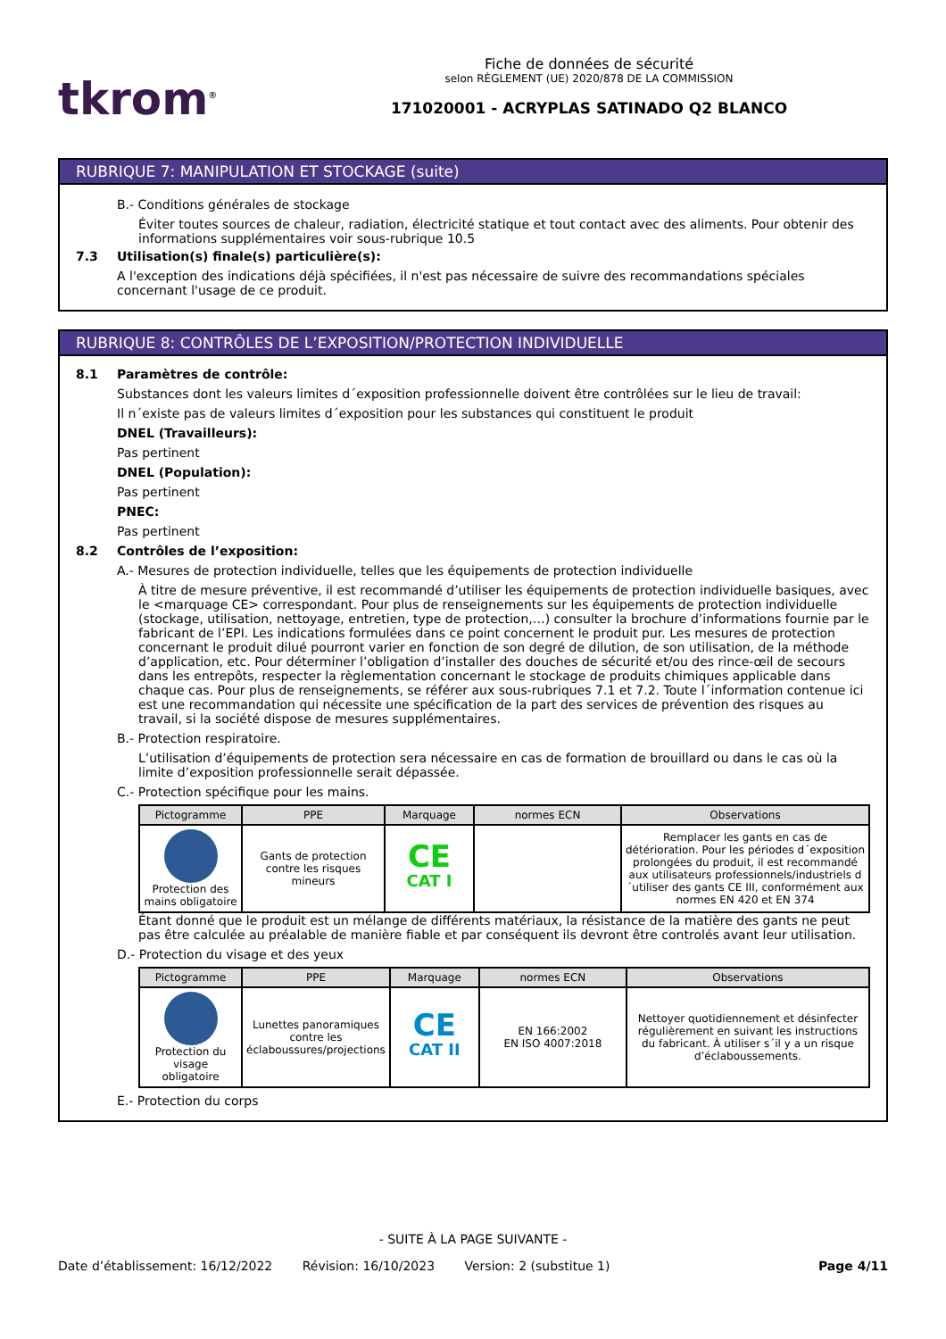tkrom<sup>®</sup>
Fiche de données de sécurité
selon RÈGLEMENT (UE) 2020/878 DE LA COMMISSION
171020001 - ACRYPLAS SATINADO Q2 BLANCO
RUBRIQUE 7: MANIPULATION ET STOCKAGE (suite)
B.- Conditions générales de stockage
Éviter toutes sources de chaleur, radiation, électricité statique et tout contact avec des aliments. Pour obtenir des informations supplémentaires voir sous-rubrique 10.5
7.3 Utilisation(s) finale(s) particulière(s):
A l'exception des indications déjà spécifiées, il n'est pas nécessaire de suivre des recommandations spéciales concernant l'usage de ce produit.
RUBRIQUE 8: CONTRÔLES DE L’EXPOSITION/PROTECTION INDIVIDUELLE
8.1 Paramètres de contrôle:
Substances dont les valeurs limites d´exposition professionnelle doivent être contrôlées sur le lieu de travail:
Il n´existe pas de valeurs limites d´exposition pour les substances qui constituent le produit
DNEL (Travailleurs):
Pas pertinent
DNEL (Population):
Pas pertinent
PNEC:
Pas pertinent
8.2 Contrôles de l’exposition:
A.- Mesures de protection individuelle, telles que les équipements de protection individuelle
À titre de mesure préventive, il est recommandé d’utiliser les équipements de protection individuelle basiques, avec le <marquage CE> correspondant. Pour plus de renseignements sur les équipements de protection individuelle (stockage, utilisation, nettoyage, entretien, type de protection,…) consulter la brochure d’informations fournie par le fabricant de l’EPI. Les indications formulées dans ce point concernent le produit pur. Les mesures de protection concernant le produit dilué pourront varier en fonction de son degré de dilution, de son utilisation, de la méthode d’application, etc. Pour déterminer l’obligation d’installer des douches de sécurité et/ou des rince-œil de secours dans les entrepôts, respecter la règlementation concernant le stockage de produits chimiques applicable dans chaque cas. Pour plus de renseignements, se référer aux sous-rubriques 7.1 et 7.2. Toute l´information contenue ici est une recommandation qui nécessite une spécification de la part des services de prévention des risques au travail, si la société dispose de mesures supplémentaires.
B.- Protection respiratoire.
L’utilisation d’équipements de protection sera nécessaire en cas de formation de brouillard ou dans le cas où la limite d’exposition professionnelle serait dépassée.
C.- Protection spécifique pour les mains.
| Pictogramme | PPE | Marquage | normes ECN | Observations |
| --- | --- | --- | --- | --- |
| Protection des mains obligatoire | Gants de protection contre les risques mineurs | CE CAT I | | Remplacer les gants en cas de détérioration. Pour les périodes d´exposition prolongées du produit, il est recommandé aux utilisateurs professionnels/industriels d´utiliser des gants CE III, conformément aux normes EN 420 et EN 374 |
Étant donné que le produit est un mélange de différents matériaux, la résistance de la matière des gants ne peut pas être calculée au préalable de manière fiable et par conséquent ils devront être controlés avant leur utilisation.
D.- Protection du visage et des yeux
| Pictogramme | PPE | Marquage | normes ECN | Observations |
| --- | --- | --- | --- | --- |
| Protection du visage obligatoire | Lunettes panoramiques contre les éclaboussures/projections | CE CAT II | EN 166:2002 EN ISO 4007:2018 | Nettoyer quotidiennement et désinfecter régulièrement en suivant les instructions du fabricant. À utiliser s´il y a un risque d’éclaboussements. |
E.- Protection du corps
- SUITE À LA PAGE SUIVANTE -
Date d’établissement: 16/12/2022 Révision: 16/10/2023 Version: 2 (substitue 1) Page 4/11